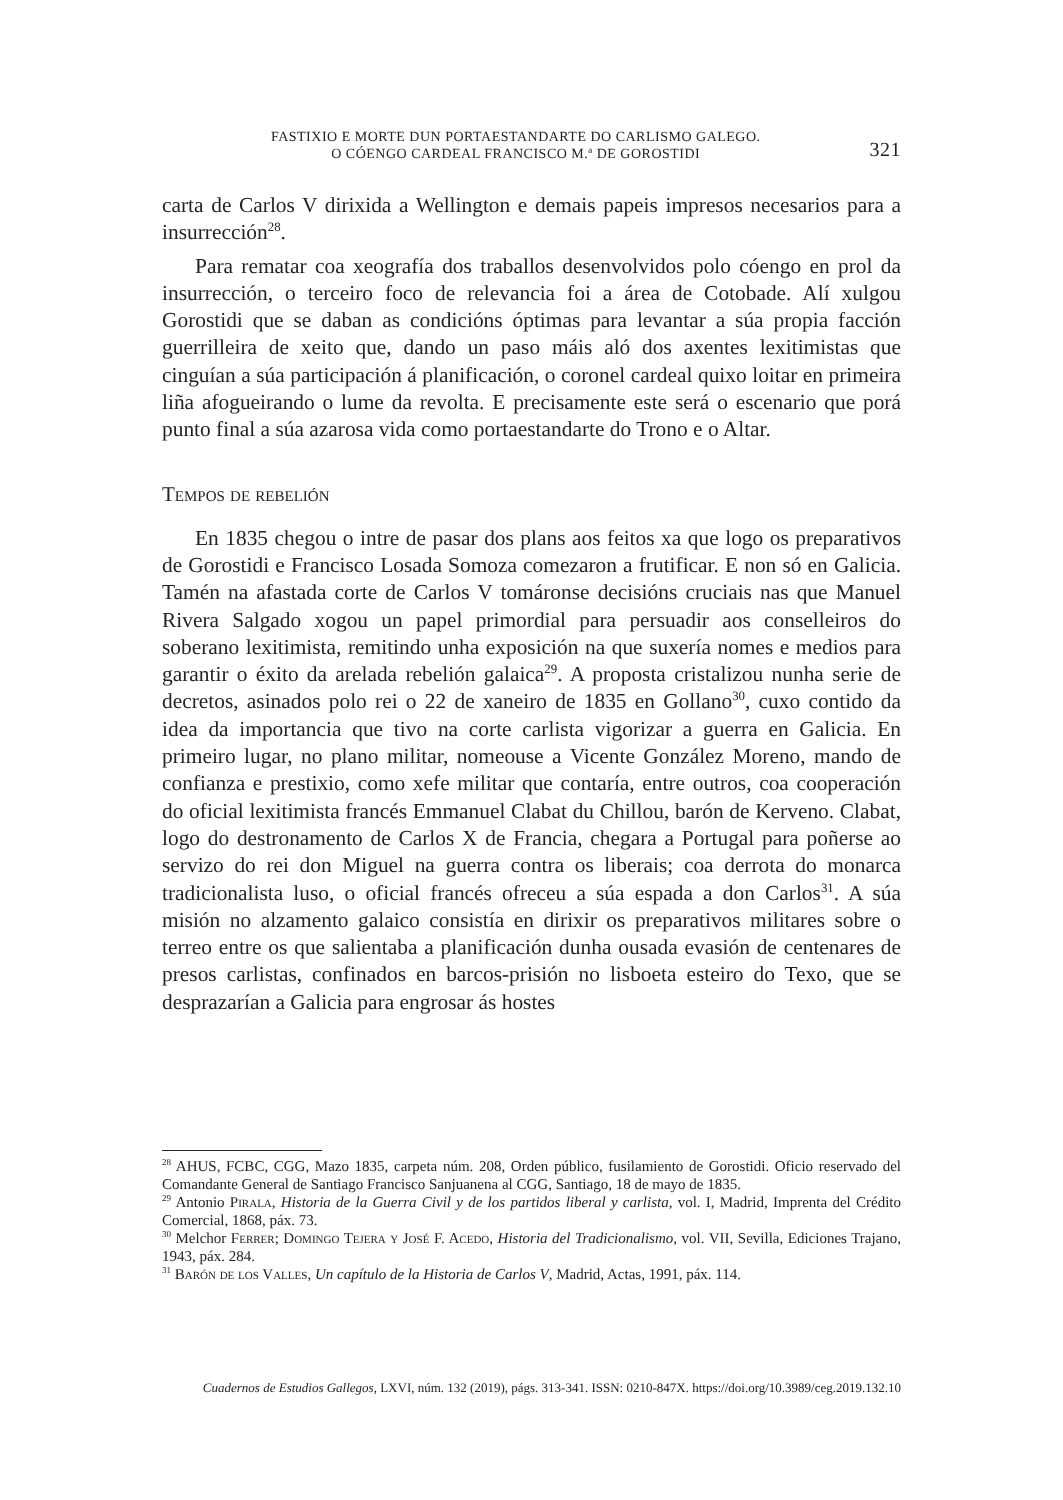FASTIXIO E MORTE DUN PORTAESTANDARTE DO CARLISMO GALEGO.
O CÓENGO CARDEAL FRANCISCO M.ª DE GOROSTIDI
321
carta de Carlos V dirixida a Wellington e demais papeis impresos necesarios para a insurrección<sup>28</sup>.
Para rematar coa xeografía dos traballos desenvolvidos polo cóengo en prol da insurrección, o terceiro foco de relevancia foi a área de Cotobade. Alí xulgou Gorostidi que se daban as condicións óptimas para levantar a súa propia facción guerrilleira de xeito que, dando un paso máis aló dos axentes lexitimistas que cinguían a súa participación á planificación, o coronel cardeal quixo loitar en primeira liña afogueirando o lume da revolta. E precisamente este será o escenario que porá punto final a súa azarosa vida como portaestandarte do Trono e o Altar.
Tempos de rebelión
En 1835 chegou o intre de pasar dos plans aos feitos xa que logo os preparativos de Gorostidi e Francisco Losada Somoza comezaron a frutificar. E non só en Galicia. Tamén na afastada corte de Carlos V tomáronse decisións cruciais nas que Manuel Rivera Salgado xogou un papel primordial para persuadir aos conselleiros do soberano lexitimista, remitindo unha exposición na que suxería nomes e medios para garantir o éxito da arelada rebelión galaica<sup>29</sup>. A proposta cristalizou nunha serie de decretos, asinados polo rei o 22 de xaneiro de 1835 en Gollano<sup>30</sup>, cuxo contido da idea da importancia que tivo na corte carlista vigorizar a guerra en Galicia. En primeiro lugar, no plano militar, nomeouse a Vicente González Moreno, mando de confianza e prestixio, como xefe militar que contaría, entre outros, coa cooperación do oficial lexitimista francés Emmanuel Clabat du Chillou, barón de Kerveno. Clabat, logo do destronamento de Carlos X de Francia, chegara a Portugal para poñerse ao servizo do rei don Miguel na guerra contra os liberais; coa derrota do monarca tradicionalista luso, o oficial francés ofreceu a súa espada a don Carlos<sup>31</sup>. A súa misión no alzamento galaico consistía en dirixir os preparativos militares sobre o terreo entre os que salientaba a planificación dunha ousada evasión de centenares de presos carlistas, confinados en barcos-prisión no lisboeta esteiro do Texo, que se desprazarían a Galicia para engrosar ás hostes
<sup>28</sup> AHUS, FCBC, CGG, Mazo 1835, carpeta núm. 208, Orden público, fusilamiento de Gorostidi. Oficio reservado del Comandante General de Santiago Francisco Sanjuanena al CGG, Santiago, 18 de mayo de 1835.
<sup>29</sup> Antonio Pirala, Historia de la Guerra Civil y de los partidos liberal y carlista, vol. I, Madrid, Imprenta del Crédito Comercial, 1868, páx. 73.
<sup>30</sup> Melchor Ferrer; Domingo Tejera y José F. Acedo, Historia del Tradicionalismo, vol. VII, Sevilla, Ediciones Trajano, 1943, páx. 284.
<sup>31</sup> Barón de los Valles, Un capítulo de la Historia de Carlos V, Madrid, Actas, 1991, páx. 114.
Cuadernos de Estudios Gallegos, LXVI, núm. 132 (2019), págs. 313-341. ISSN: 0210-847X. https://doi.org/10.3989/ceg.2019.132.10